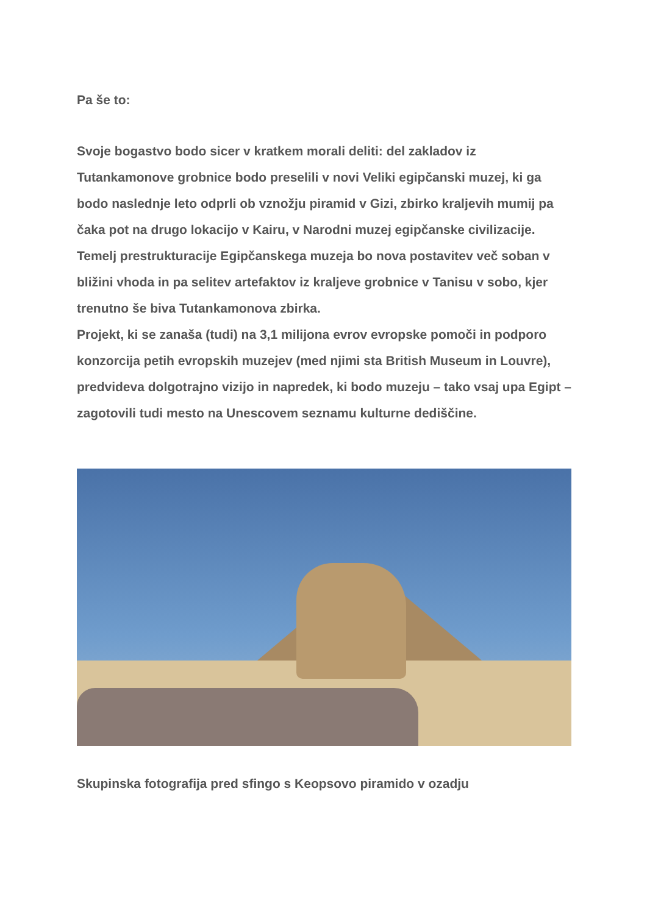Pa še to:
Svoje bogastvo bodo sicer v kratkem morali deliti: del zakladov iz Tutankamonove grobnice bodo preselili v novi Veliki egipčanski muzej, ki ga bodo naslednje leto odprli ob vznožju piramid v Gizi, zbirko kraljevih mumij pa čaka pot na drugo lokacijo v Kairu, v Narodni muzej egipčanske civilizacije. Temelj prestrukturacije Egipčanskega muzeja bo nova postavitev več soban v bližini vhoda in pa selitev artefaktov iz kraljeve grobnice v Tanisu v sobo, kjer trenutno še biva Tutankamonova zbirka.
Projekt, ki se zanaša (tudi) na 3,1 milijona evrov evropske pomoči in podporo konzorcija petih evropskih muzejev (med njimi sta British Museum in Louvre), predvideva dolgotrajno vizijo in napredek, ki bodo muzeju – tako vsaj upa Egipt – zagotovili tudi mesto na Unescovem seznamu kulturne dediščine.
Skupinska fotografija pred sfingo s Keopsovo piramido v ozadju